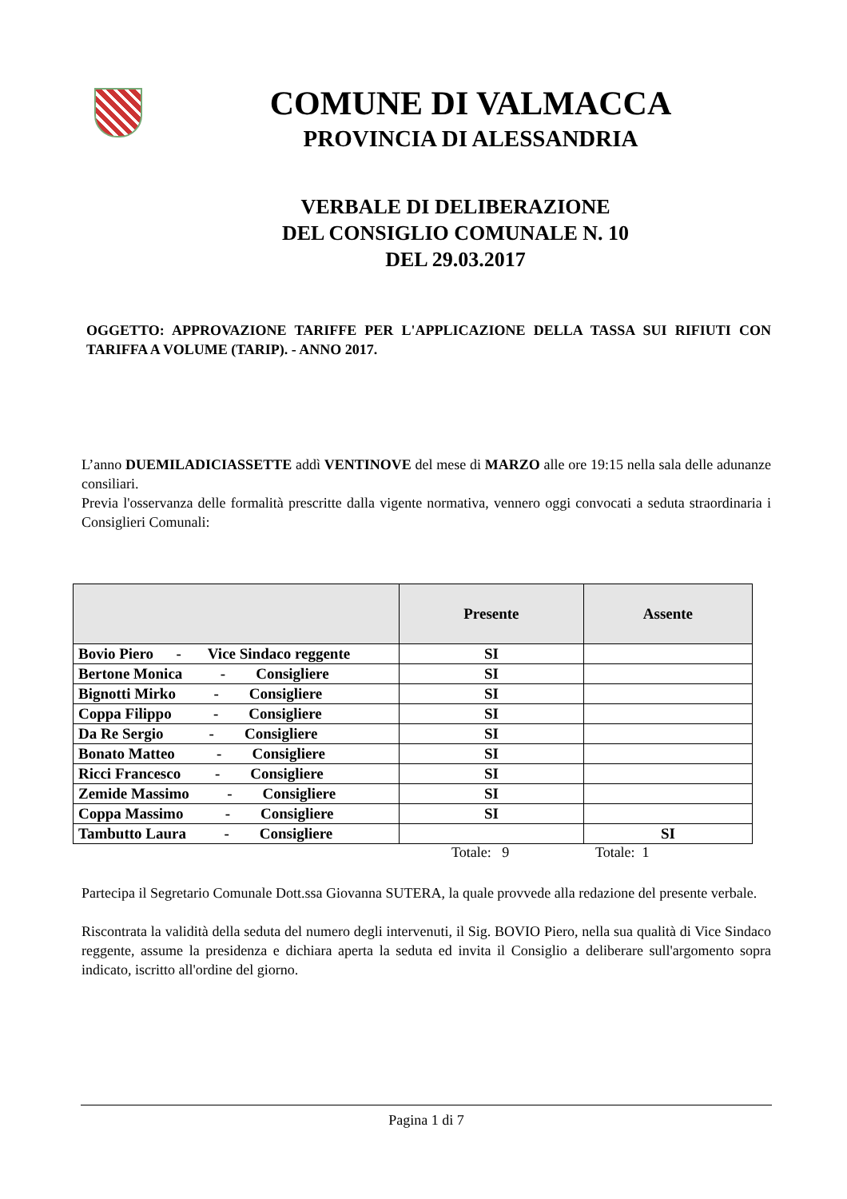COMUNE DI VALMACCA
PROVINCIA DI ALESSANDRIA
VERBALE DI DELIBERAZIONE
DEL CONSIGLIO COMUNALE N. 10
DEL 29.03.2017
OGGETTO: APPROVAZIONE TARIFFE PER L'APPLICAZIONE DELLA TASSA SUI RIFIUTI CON TARIFFA A VOLUME (TARIP). - ANNO 2017.
L’anno DUEMILADICIASSETTE addì VENTINOVE del mese di MARZO alle ore 19:15 nella sala delle adunanze consiliari.
Previa l'osservanza delle formalità prescritte dalla vigente normativa, vennero oggi convocati a seduta straordinaria i Consiglieri Comunali:
| | Presente | Assente |
| --- | --- | --- |
| Bovio Piero - Vice Sindaco reggente | SI | |
| Bertone Monica - Consigliere | SI | |
| Bignotti Mirko - Consigliere | SI | |
| Coppa Filippo - Consigliere | SI | |
| Da Re Sergio - Consigliere | SI | |
| Bonato Matteo - Consigliere | SI | |
| Ricci Francesco - Consigliere | SI | |
| Zemide Massimo - Consigliere | SI | |
| Coppa Massimo - Consigliere | SI | |
| Tambutto Laura - Consigliere | | SI |
Totale: 9 Totale: 1
Partecipa il Segretario Comunale Dott.ssa Giovanna SUTERA, la quale provvede alla redazione del presente verbale.
Riscontrata la validità della seduta del numero degli intervenuti, il Sig. BOVIO Piero, nella sua qualità di Vice Sindaco reggente, assume la presidenza e dichiara aperta la seduta ed invita il Consiglio a deliberare sull'argomento sopra indicato, iscritto all'ordine del giorno.
Pagina 1 di 7